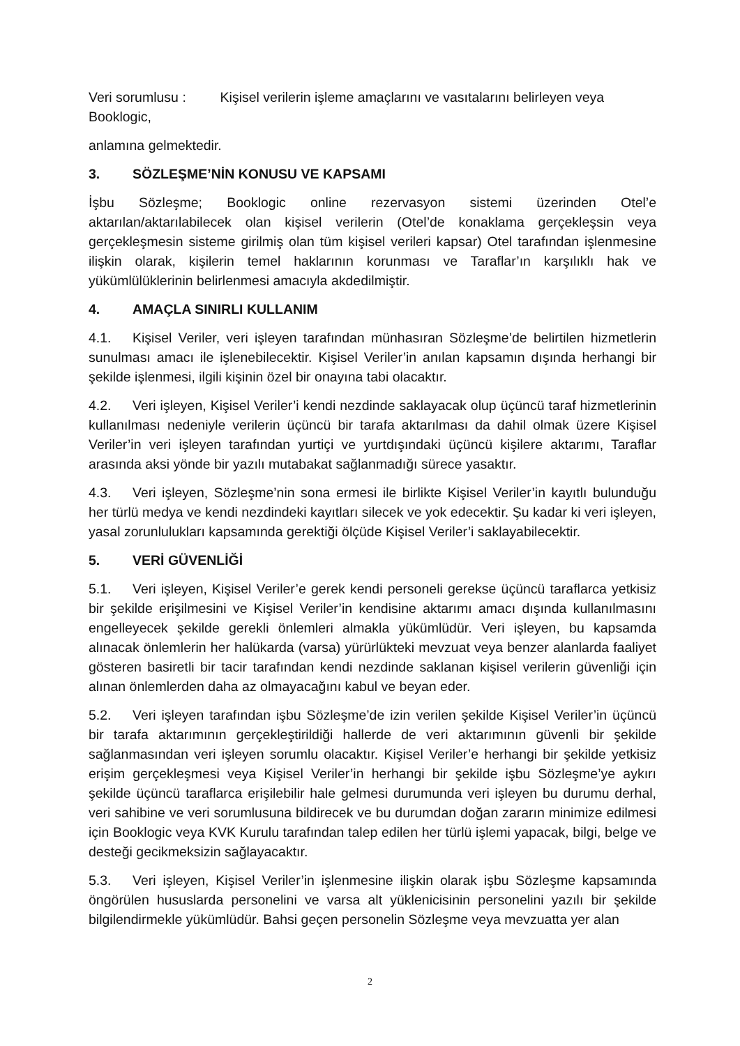Veri sorumlusu : Kişisel verilerin işleme amaçlarını ve vasıtalarını belirleyen veya
Booklogic,
anlamına gelmektedir.
3. SÖZLEŞME’NİN KONUSU VE KAPSAMI
İşbu Sözleşme; Booklogic online rezervasyon sistemi üzerinden Otel’e aktarılan/aktarılabilecek olan kişisel verilerin (Otel’de konaklama gerçekleşsin veya gerçekleşmesin sisteme girilmiş olan tüm kişisel verileri kapsar) Otel tarafından işlenmesine ilişkin olarak, kişilerin temel haklarının korunması ve Taraflar’ın karşılıklı hak ve yükümlülüklerinin belirlenmesi amacıyla akdedilmiştir.
4. AMAÇLA SINIRLI KULLANIM
4.1. Kişisel Veriler, veri işleyen tarafından münhasıran Sözleşme’de belirtilen hizmetlerin sunulması amacı ile işlenebilecektir. Kişisel Veriler’in anılan kapsamın dışında herhangi bir şekilde işlenmesi, ilgili kişinin özel bir onayına tabi olacaktır.
4.2. Veri işleyen, Kişisel Veriler’i kendi nezdinde saklayacak olup üçüncü taraf hizmetlerinin kullanılması nedeniyle verilerin üçüncü bir tarafa aktarılması da dahil olmak üzere Kişisel Veriler’in veri işleyen tarafından yurtiçi ve yurtdışındaki üçüncü kişilere aktarımı, Taraflar arasında aksi yönde bir yazılı mutabakat sağlanmadığı sürece yasaktır.
4.3. Veri işleyen, Sözleşme’nin sona ermesi ile birlikte Kişisel Veriler’in kayıtlı bulunduğu her türlü medya ve kendi nezdindeki kayıtları silecek ve yok edecektir. Şu kadar ki veri işleyen, yasal zorunlulukları kapsamında gerektiği ölçüde Kişisel Veriler’i saklayabilecektir.
5. VERİ GÜVENLİĞİ
5.1. Veri işleyen, Kişisel Veriler’e gerek kendi personeli gerekse üçüncü taraflarca yetkisiz bir şekilde erişilmesini ve Kişisel Veriler’in kendisine aktarımı amacı dışında kullanılmasını engelleyecek şekilde gerekli önlemleri almakla yükümlüdür. Veri işleyen, bu kapsamda alınacak önlemlerin her halükarda (varsa) yürürlükteki mevzuat veya benzer alanlarda faaliyet gösteren basiretli bir tacir tarafından kendi nezdinde saklanan kişisel verilerin güvenliği için alınan önlemlerden daha az olmayacağını kabul ve beyan eder.
5.2. Veri işleyen tarafından işbu Sözleşme’de izin verilen şekilde Kişisel Veriler’in üçüncü bir tarafa aktarımının gerçekleştirildiği hallerde de veri aktarımının güvenli bir şekilde sağlanmasından veri işleyen sorumlu olacaktır. Kişisel Veriler’e herhangi bir şekilde yetkisiz erişim gerçekleşmesi veya Kişisel Veriler’in herhangi bir şekilde işbu Sözleşme’ye aykırı şekilde üçüncü taraflarca erişilebilir hale gelmesi durumunda veri işleyen bu durumu derhal, veri sahibine ve veri sorumlusuna bildirecek ve bu durumdan doğan zararın minimize edilmesi için Booklogic veya KVK Kurulu tarafından talep edilen her türlü işlemi yapacak, bilgi, belge ve desteği gecikmeksizin sağlayacaktır.
5.3. Veri işleyen, Kişisel Veriler’in işlenmesine ilişkin olarak işbu Sözleşme kapsamında öngörülen hususlarda personelini ve varsa alt yüklenicisinin personelini yazılı bir şekilde bilgilendirmekle yükümlüdür. Bahsi geçen personelin Sözleşme veya mevzuatta yer alan
2